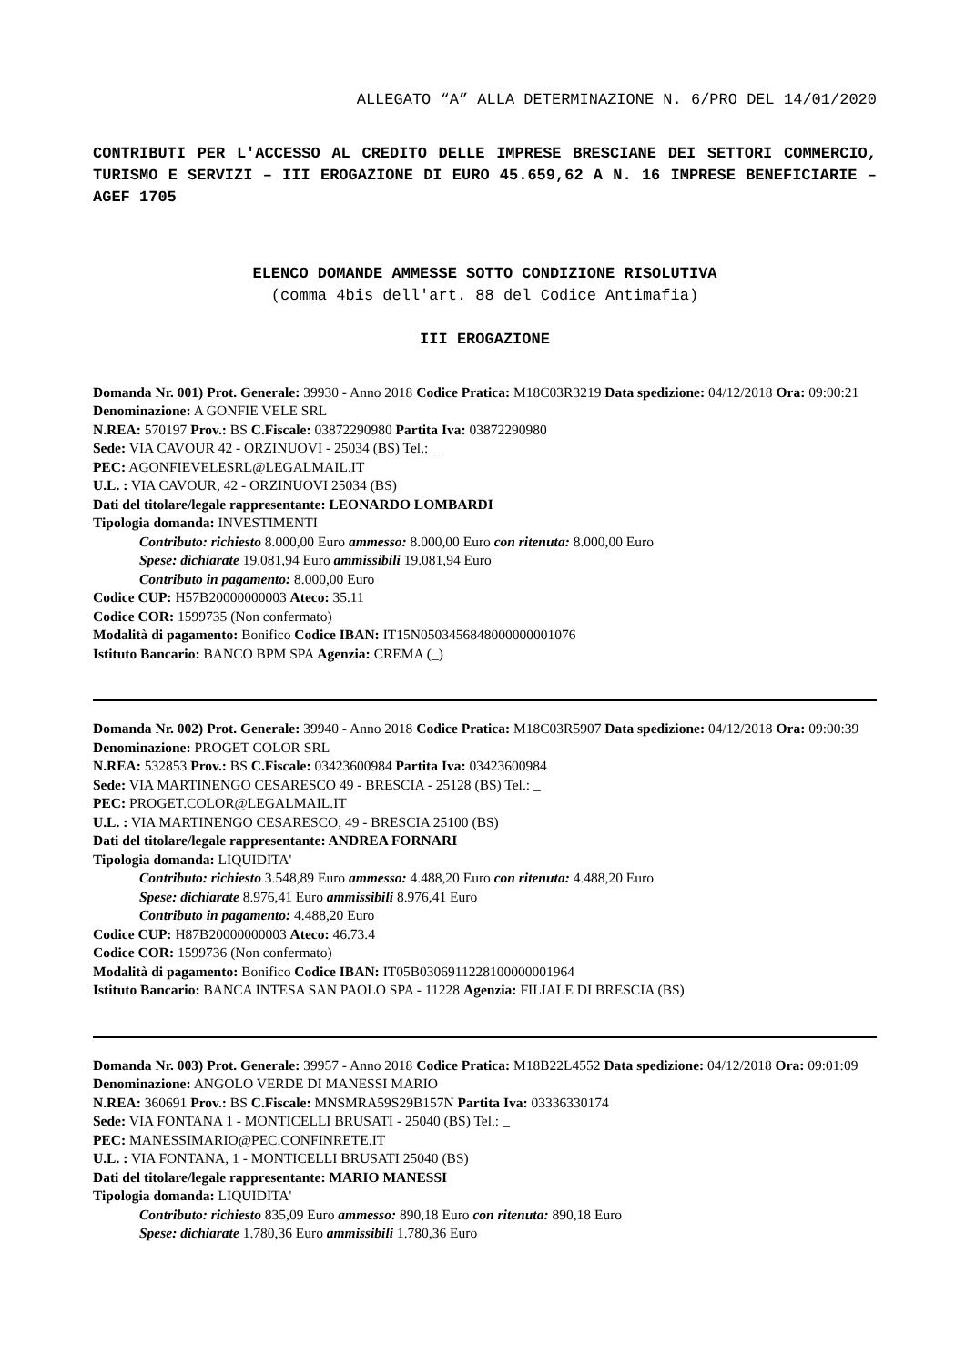ALLEGATO “A” ALLA DETERMINAZIONE N. 6/PRO DEL 14/01/2020
CONTRIBUTI PER L'ACCESSO AL CREDITO DELLE IMPRESE BRESCIANE DEI SETTORI COMMERCIO, TURISMO E SERVIZI – III EROGAZIONE DI EURO 45.659,62 A N. 16 IMPRESE BENEFICIARIE – AGEF 1705
ELENCO DOMANDE AMMESSE SOTTO CONDIZIONE RISOLUTIVA
(comma 4bis dell'art. 88 del Codice Antimafia)
III EROGAZIONE
Domanda Nr. 001) Prot. Generale: 39930 - Anno 2018 Codice Pratica: M18C03R3219 Data spedizione: 04/12/2018 Ora: 09:00:21
Denominazione: A GONFIE VELE SRL
N.REA: 570197 Prov.: BS C.Fiscale: 03872290980 Partita Iva: 03872290980
Sede: VIA CAVOUR 42 - ORZINUOVI - 25034 (BS) Tel.: _
PEC: AGONFIEVELESRL@LEGALMAIL.IT
U.L. : VIA CAVOUR, 42 - ORZINUOVI 25034 (BS)
Dati del titolare/legale rappresentante: LEONARDO LOMBARDI
Tipologia domanda: INVESTIMENTI
Contributo: richiesto 8.000,00 Euro ammesso: 8.000,00 Euro con ritenuta: 8.000,00 Euro
Spese: dichiarate 19.081,94 Euro ammissibili 19.081,94 Euro
Contributo in pagamento: 8.000,00 Euro
Codice CUP: H57B20000000003 Ateco: 35.11
Codice COR: 1599735 (Non confermato)
Modalità di pagamento: Bonifico Codice IBAN: IT15N0503456848000000001076
Istituto Bancario: BANCO BPM SPA Agenzia: CREMA (_)
Domanda Nr. 002) Prot. Generale: 39940 - Anno 2018 Codice Pratica: M18C03R5907 Data spedizione: 04/12/2018 Ora: 09:00:39
Denominazione: PROGET COLOR SRL
N.REA: 532853 Prov.: BS C.Fiscale: 03423600984 Partita Iva: 03423600984
Sede: VIA MARTINENGO CESARESCO 49 - BRESCIA - 25128 (BS) Tel.: _
PEC: PROGET.COLOR@LEGALMAIL.IT
U.L. : VIA MARTINENGO CESARESCO, 49 - BRESCIA 25100 (BS)
Dati del titolare/legale rappresentante: ANDREA FORNARI
Tipologia domanda: LIQUIDITA'
Contributo: richiesto 3.548,89 Euro ammesso: 4.488,20 Euro con ritenuta: 4.488,20 Euro
Spese: dichiarate 8.976,41 Euro ammissibili 8.976,41 Euro
Contributo in pagamento: 4.488,20 Euro
Codice CUP: H87B20000000003 Ateco: 46.73.4
Codice COR: 1599736 (Non confermato)
Modalità di pagamento: Bonifico Codice IBAN: IT05B0306911228100000001964
Istituto Bancario: BANCA INTESA SAN PAOLO SPA - 11228 Agenzia: FILIALE DI BRESCIA (BS)
Domanda Nr. 003) Prot. Generale: 39957 - Anno 2018 Codice Pratica: M18B22L4552 Data spedizione: 04/12/2018 Ora: 09:01:09
Denominazione: ANGOLO VERDE DI MANESSI MARIO
N.REA: 360691 Prov.: BS C.Fiscale: MNSMRA59S29B157N Partita Iva: 03336330174
Sede: VIA FONTANA 1 - MONTICELLI BRUSATI - 25040 (BS) Tel.: _
PEC: MANESSIMARIO@PEC.CONFINRETE.IT
U.L. : VIA FONTANA, 1 - MONTICELLI BRUSATI 25040 (BS)
Dati del titolare/legale rappresentante: MARIO MANESSI
Tipologia domanda: LIQUIDITA'
Contributo: richiesto 835,09 Euro ammesso: 890,18 Euro con ritenuta: 890,18 Euro
Spese: dichiarate 1.780,36 Euro ammissibili 1.780,36 Euro